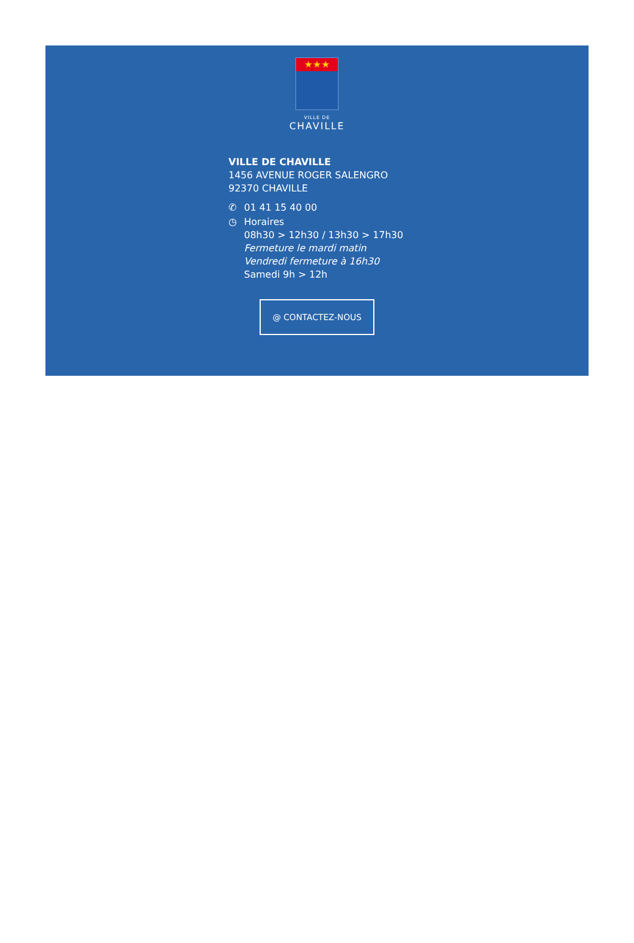★★★
VILLE DE
CHAVILLE
VILLE DE CHAVILLE
1456 AVENUE ROGER SALENGRO
92370 CHAVILLE
✆ 01 41 15 40 00
◷ Horaires
08h30 > 12h30 / 13h30 > 17h30
Fermeture le mardi matin
Vendredi fermeture à 16h30
Samedi 9h > 12h
@ CONTACTEZ-NOUS